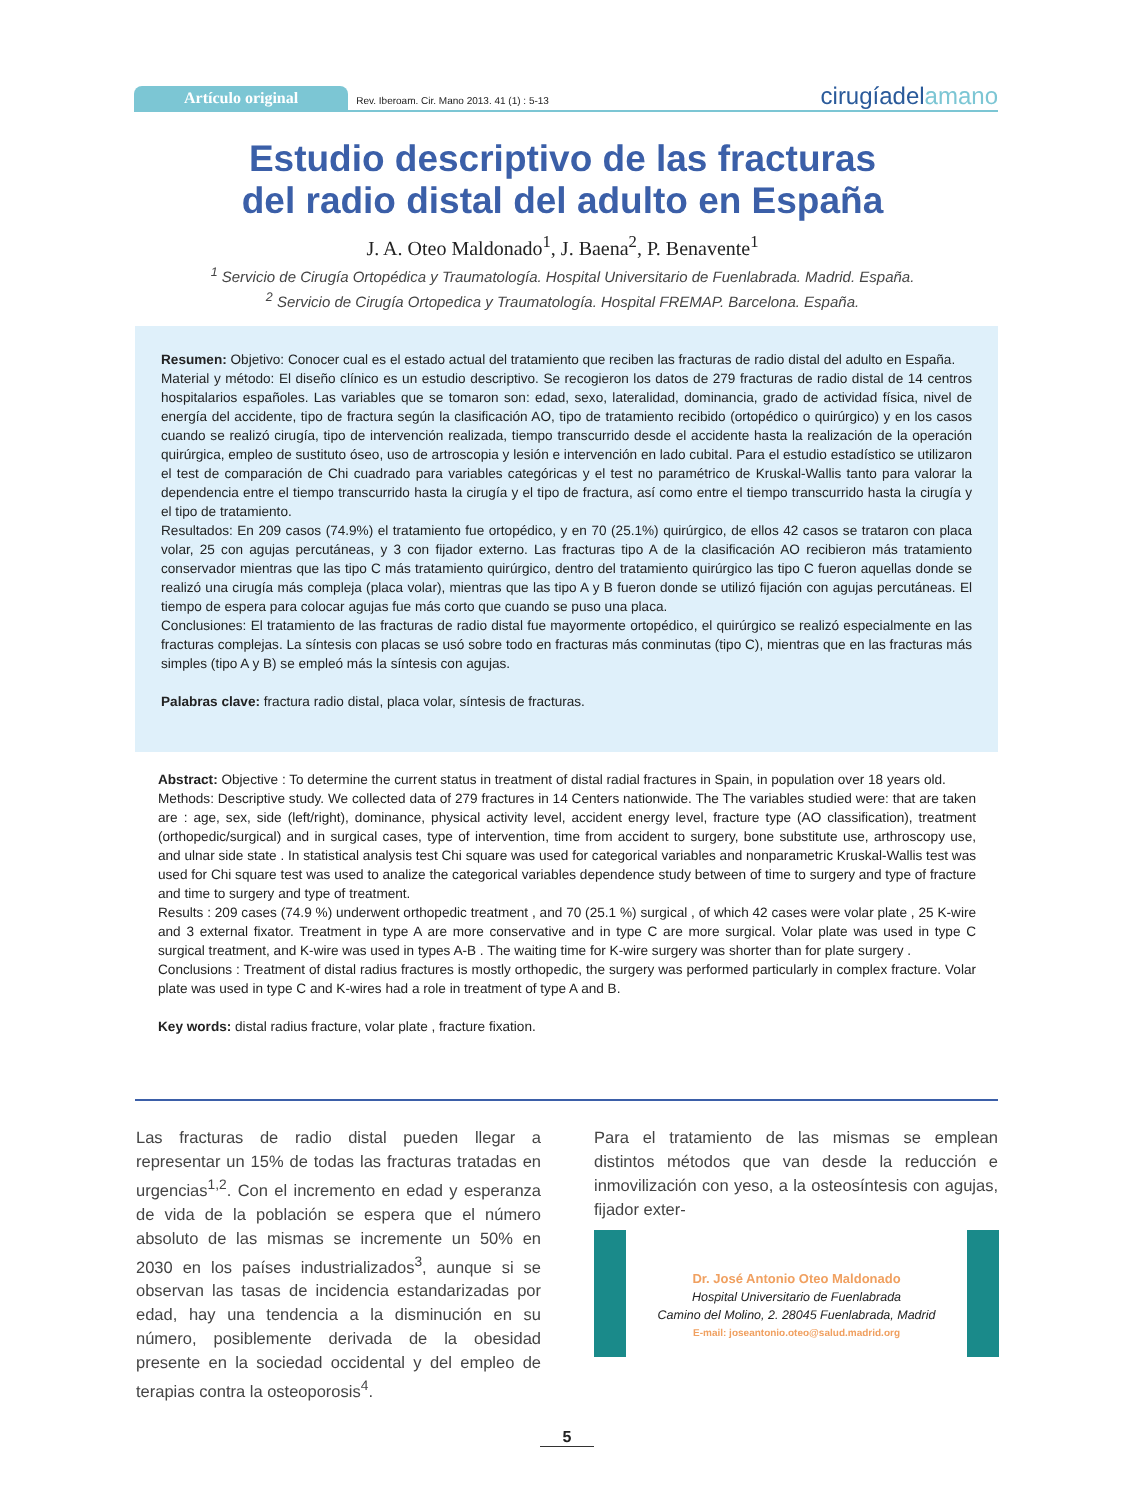Artículo original
Rev. Iberoam. Cir. Mano 2013. 41 (1) : 5-13
cirugíadelamano
Estudio descriptivo de las fracturas
del radio distal del adulto en España
J. A. Oteo Maldonado<sup>1</sup>, J. Baena<sup>2</sup>, P. Benavente<sup>1</sup>
<sup>1</sup> Servicio de Cirugía Ortopédica y Traumatología. Hospital Universitario de Fuenlabrada. Madrid. España.
<sup>2</sup> Servicio de Cirugía Ortopedica y Traumatología. Hospital FREMAP. Barcelona. España.
Resumen: Objetivo: Conocer cual es el estado actual del tratamiento que reciben las fracturas de radio distal del adulto en España.
Material y método: El diseño clínico es un estudio descriptivo. Se recogieron los datos de 279 fracturas de radio distal de 14 centros hospitalarios españoles. Las variables que se tomaron son: edad, sexo, lateralidad, dominancia, grado de actividad física, nivel de energía del accidente, tipo de fractura según la clasificación AO, tipo de tratamiento recibido (ortopédico o quirúrgico) y en los casos cuando se realizó cirugía, tipo de intervención realizada, tiempo transcurrido desde el accidente hasta la realización de la operación quirúrgica, empleo de sustituto óseo, uso de artroscopia y lesión e intervención en lado cubital. Para el estudio estadístico se utilizaron el test de comparación de Chi cuadrado para variables categóricas y el test no paramétrico de Kruskal-Wallis tanto para valorar la dependencia entre el tiempo transcurrido hasta la cirugía y el tipo de fractura, así como entre el tiempo transcurrido hasta la cirugía y el tipo de tratamiento.
Resultados: En 209 casos (74.9%) el tratamiento fue ortopédico, y en 70 (25.1%) quirúrgico, de ellos 42 casos se trataron con placa volar, 25 con agujas percutáneas, y 3 con fijador externo. Las fracturas tipo A de la clasificación AO recibieron más tratamiento conservador mientras que las tipo C más tratamiento quirúrgico, dentro del tratamiento quirúrgico las tipo C fueron aquellas donde se realizó una cirugía más compleja (placa volar), mientras que las tipo A y B fueron donde se utilizó fijación con agujas percutáneas. El tiempo de espera para colocar agujas fue más corto que cuando se puso una placa.
Conclusiones: El tratamiento de las fracturas de radio distal fue mayormente ortopédico, el quirúrgico se realizó especialmente en las fracturas complejas. La síntesis con placas se usó sobre todo en fracturas más conminutas (tipo C), mientras que en las fracturas más simples (tipo A y B) se empleó más la síntesis con agujas.
Palabras clave: fractura radio distal, placa volar, síntesis de fracturas.
Abstract: Objective : To determine the current status in treatment of distal radial fractures in Spain, in population over 18 years old.
Methods: Descriptive study. We collected data of 279 fractures in 14 Centers nationwide. The The variables studied were: that are taken are : age, sex, side (left/right), dominance, physical activity level, accident energy level, fracture type (AO classification), treatment (orthopedic/surgical) and in surgical cases, type of intervention, time from accident to surgery, bone substitute use, arthroscopy use, and ulnar side state . In statistical analysis test Chi square was used for categorical variables and nonparametric Kruskal-Wallis test was used for Chi square test was used to analize the categorical variables dependence study between of time to surgery and type of fracture and time to surgery and type of treatment.
Results : 209 cases (74.9 %) underwent orthopedic treatment , and 70 (25.1 %) surgical , of which 42 cases were volar plate , 25 K-wire and 3 external fixator. Treatment in type A are more conservative and in type C are more surgical. Volar plate was used in type C surgical treatment, and K-wire was used in types A-B . The waiting time for K-wire surgery was shorter than for plate surgery .
Conclusions : Treatment of distal radius fractures is mostly orthopedic, the surgery was performed particularly in complex fracture. Volar plate was used in type C and K-wires had a role in treatment of type A and B.
Key words: distal radius fracture, volar plate , fracture fixation.
Las fracturas de radio distal pueden llegar a representar un 15% de todas las fracturas tratadas en urgencias<sup>1,2</sup>. Con el incremento en edad y esperanza de vida de la población se espera que el número absoluto de las mismas se incremente un 50% en 2030 en los países industrializados<sup>3</sup>, aunque si se observan las tasas de incidencia estandarizadas por edad, hay una tendencia a la disminución en su número, posiblemente derivada de la obesidad presente en la sociedad occidental y del empleo de terapias contra la osteoporosis<sup>4</sup>.
Para el tratamiento de las mismas se emplean distintos métodos que van desde la reducción e inmovilización con yeso, a la osteosíntesis con agujas, fijador exter-
Dr. José Antonio Oteo Maldonado
Hospital Universitario de Fuenlabrada
Camino del Molino, 2. 28045 Fuenlabrada, Madrid
E-mail: joseantonio.oteo@salud.madrid.org
5